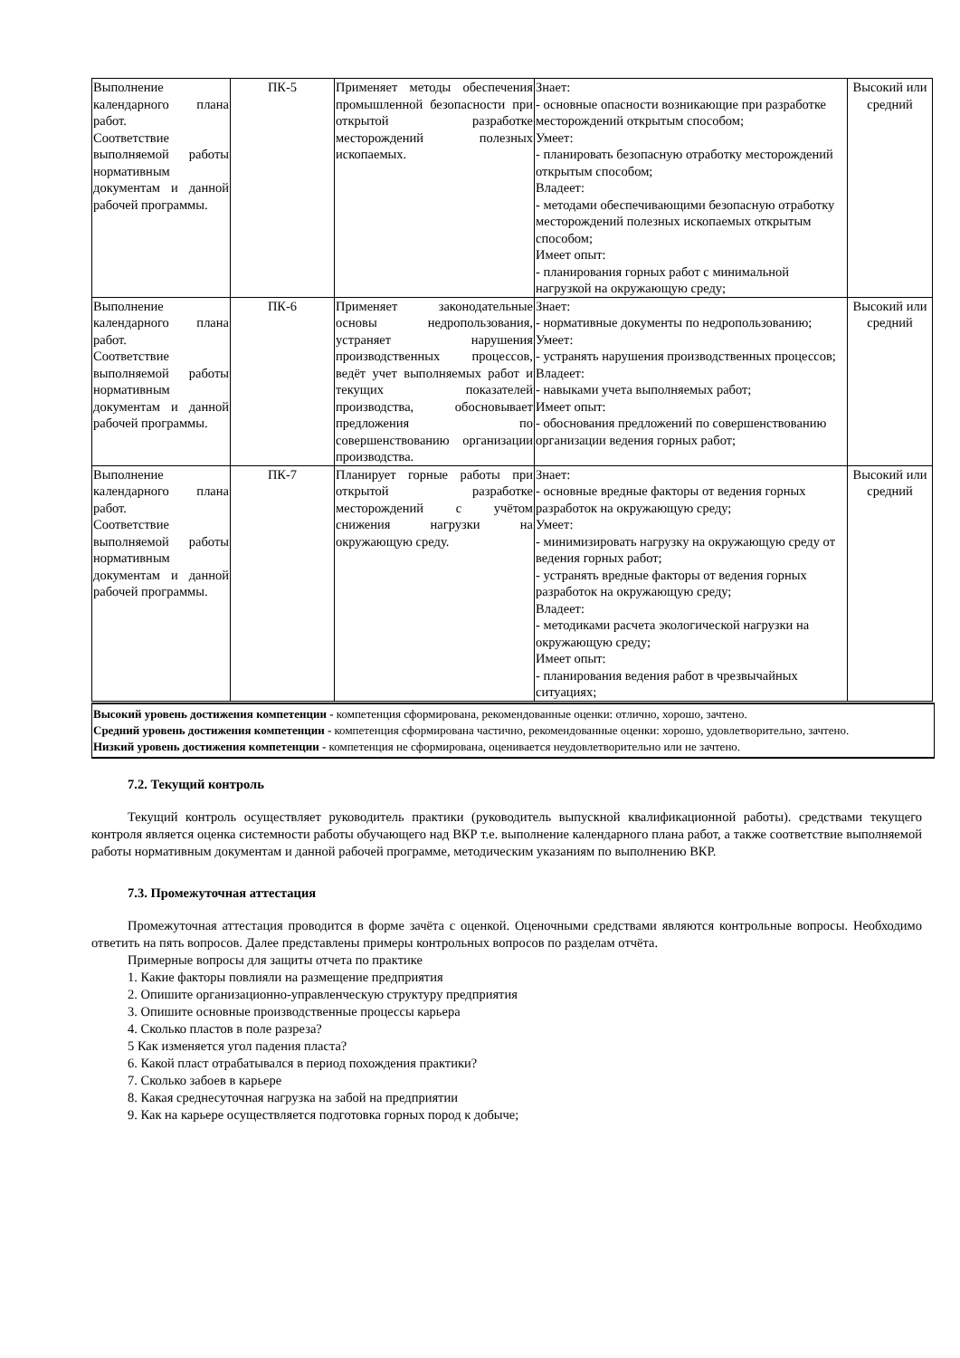| Выполнение календарного плана работ. Соответствие выполняемой работы нормативным документам и данной рабочей программы. | ПК-5 | Применяет методы обеспечения промышленной безопасности при открытой разработке месторождений полезных ископаемых. | Знает: - основные опасности возникающие при разработке месторождений открытым способом; Умеет: - планировать безопасную отработку месторождений открытым способом; Владеет: - методами обеспечивающими безопасную отработку месторождений полезных ископаемых открытым способом; Имеет опыт: - планирования горных работ с минимальной нагрузкой на окружающую среду; | Высокий или средний |
| Выполнение календарного плана работ. Соответствие выполняемой работы нормативным документам и данной рабочей программы. | ПК-6 | Применяет законодательные основы недропользования, устраняет нарушения производственных процессов, ведёт учет выполняемых работ и текущих показателей производства, обосновывает предложения по совершенствованию организации производства. | Знает: - нормативные документы по недропользованию; Умеет: - устранять нарушения производственных процессов; Владеет: - навыками учета выполняемых работ; Имеет опыт: - обоснования предложений по совершенствованию организации ведения горных работ; | Высокий или средний |
| Выполнение календарного плана работ. Соответствие выполняемой работы нормативным документам и данной рабочей программы. | ПК-7 | Планирует горные работы при открытой разработке месторождений с учётом снижения нагрузки на окружающую среду. | Знает: - основные вредные факторы от ведения горных разработок на окружающую среду; Умеет: - минимизировать нагрузку на окружающую среду от ведения горных работ; - устранять вредные факторы от ведения горных разработок на окружающую среду; Владеет: - методиками расчета экологической нагрузки на окружающую среду; Имеет опыт: - планирования ведения работ в чрезвычайных ситуациях; | Высокий или средний |
Высокий уровень достижения компетенции - компетенция сформирована, рекомендованные оценки: отлично, хорошо, зачтено.
Средний уровень достижения компетенции - компетенция сформирована частично, рекомендованные оценки: хорошо, удовлетворительно, зачтено.
Низкий уровень достижения компетенции - компетенция не сформирована, оценивается неудовлетворительно или не зачтено.
7.2. Текущий контроль
Текущий контроль осуществляет руководитель практики (руководитель выпускной квалификационной работы). средствами текущего контроля является оценка системности работы обучающего над ВКР т.е. выполнение календарного плана работ, а также соответствие выполняемой работы нормативным документам и данной рабочей программе, методическим указаниям по выполнению ВКР.
7.3. Промежуточная аттестация
Промежуточная аттестация проводится в форме зачёта с оценкой. Оценочными средствами являются контрольные вопросы. Необходимо ответить на пять вопросов. Далее представлены примеры контрольных вопросов по разделам отчёта.
Примерные вопросы для защиты отчета по практике
1. Какие факторы повлияли на размещение предприятия
2. Опишите организационно-управленческую структуру предприятия
3. Опишите основные производственные процессы карьера
4. Сколько пластов в поле разреза?
5 Как изменяется угол падения пласта?
6. Какой пласт отрабатывался в период похождения практики?
7. Сколько забоев в карьере
8. Какая среднесуточная нагрузка на забой на предприятии
9. Как на карьере осуществляется подготовка горных пород к добыче;